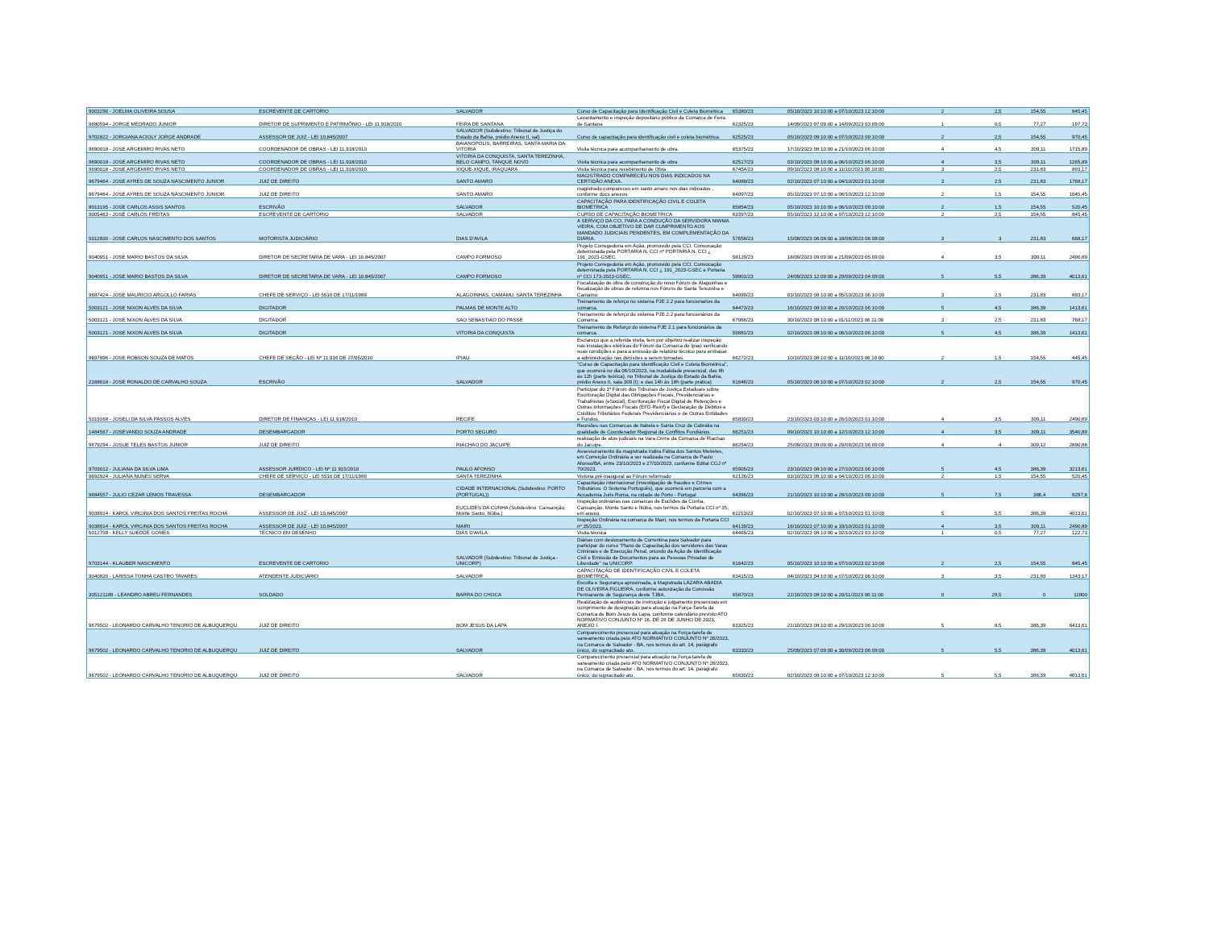| 9003290 - JOELMA OLIVEIRA SOUSA | ESCREVENTE DE CARTÓRIO | SALVADOR | Curso de Capacitação para Identificação Civil e Coleta Biométrica | 65380/23 | 05/10/2023 10:10:00 a 07/10/2023 12:10:00 | 2 | 2,5 | 154,55 | 845,45 |
| 9680594 - JORGE MEDRADO JUNIOR | DIRETOR DE SUPRIMENTO E PATRIMÔNIO - LEI 11.918/2010 | FEIRA DE SANTANA | Levantamento e inspeção depositário público da Comarca de Feira de Santana | 62325/23 | 14/09/2023 07:09:00 a 14/09/2023 03:09:00 | 1 | 0,5 | 77,27 | 197,73 |
| 9702822 - JORGIANA ACIOLY JORGE ANDRADE | ASSESSOR DE JUIZ - LEI 10.845/2007 | SALVADOR (Subdestino: Tribunal de Justiça do Estado da Bahia, prédio Anexo II, sal) | Curso de capacitação para identificação civil e coleta biométrica. | 62525/23 | 05/10/2023 09:10:00 a 07/10/2023 09:10:00 | 2 | 2,5 | 154,55 | 970,45 |
| 9690018 - JOSE ARGEMIRO RIVAS NETO | COORDENADOR DE OBRAS - LEI 11.918/2010 | BAIANOPOLIS, BARREIRAS, SANTA MARIA DA VITORIA | Visita técnica para acompanhamento de obra. | 65375/23 | 17/10/2023 08:10:00 a 21/10/2023 06:10:00 | 4 | 4,5 | 309,11 | 1715,89 |
| 9690018 - JOSE ARGEMIRO RIVAS NETO | COORDENADOR DE OBRAS - LEI 11.918/2010 | VITORIA DA CONQUISTA, SANTA TEREZINHA, BELO CAMPO, TANQUE NOVO | Visita técnica para acompanhamento de obra | 62517/23 | 03/10/2023 08:10:00 a 06/10/2023 06:10:00 | 4 | 3,5 | 309,11 | 1265,89 |
| 9690018 - JOSE ARGEMIRO RIVAS NETO | COORDENADOR DE OBRAS - LEI 11.918/2010 | XIQUE-XIQUE, IRAQUARA | Visita técnica para recebimento de Obra | 67454/23 | 09/10/2023 08:10:00 a 11/10/2023 06:10:00 | 3 | 2,5 | 231,83 | 893,17 |
| 9679464 - JOSE AYRES DE SOUZA NASCIMENTO JUNIOR | JUIZ DE DIREITO | SANTO AMARO | MAGISTRADO COMPARECEU NOS DIAS INDICADOS NA CERTIDÃO ANEXA. | 64089/23 | 02/10/2023 07:10:00 a 04/10/2023 01:10:00 | 3 | 2,5 | 231,83 | 1768,17 |
| 9679464 - JOSE AYRES DE SOUZA NASCIMENTO JUNIOR | JUIZ DE DIREITO | SANTO AMARO | magistrado compareceu em santo amaro nos dias indicados , conforme docs anexos. | 64097/23 | 05/10/2023 07:10:00 a 06/10/2023 12:10:00 | 2 | 1,5 | 154,55 | 1045,45 |
| 8013195 - JOSE CARLOS ASSIS SANTOS | ESCRIVÃO | SALVADOR | CAPACITAÇÃO PARA IDENTIFICAÇÃO CIVIL E COLETA BIOMÉTRICA | 65854/23 | 05/10/2023 10:10:00 a 06/10/2023 09:10:00 | 2 | 1,5 | 154,55 | 520,45 |
| 9005463 - JOSE CARLOS FREITAS | ESCREVENTE DE CARTÓRIO | SALVADOR | CURSO DE CAPACITAÇÃO BIOMETRICA | 63397/23 | 05/10/2023 12:10:00 a 07/10/2023 12:10:00 | 2 | 2,5 | 154,55 | 845,45 |
| 5012830 - JOSE CARLOS NASCIMENTO DOS SANTOS | MOTORISTA JUDICIÁRIO | DIAS D'AVILA | A SERVIÇO DA CCI, PARA A CONDUÇÃO DA SERVIDORA NIWMA VIEIRA, COM OBJETIVO DE DAR CUMPRIMENTO AOS MANDADO JUDICIAIS PENDENTES, EM COMPLEMENTAÇÃO DA DIÁRIA. | 57658/23 | 15/08/2023 06:08:00 a 18/08/2023 06:08:00 | 3 | 3 | 231,83 | 668,17 |
| 9040951 - JOSE MARIO BASTOS DA SILVA | DIRETOR DE SECRETARIA DE VARA - LEI 10.845/2007 | CAMPO FORMOSO | Projeto Corregedoria em Ação, promovido pela CCI. Convocação determinada pela PORTARIA N. CCI nº PORTARIA N. CCI ¿ 191_2023-GSEC. | 58129/23 | 18/09/2023 09:09:00 a 21/09/2023 05:09:00 | 4 | 3,5 | 309,11 | 2490,89 |
| 9040951 - JOSE MARIO BASTOS DA SILVA | DIRETOR DE SECRETARIA DE VARA - LEI 10.845/2007 | CAMPO FORMOSO | Projeto Corregedoria em Ação, promovido pela CCI. Convocação determinada pela PORTARIA N. CCI ¿ 191_2023-GSEC e Portaria nº CCI 173-2023-GSEC. | 58901/23 | 24/09/2023 12:09:00 a 29/09/2023 04:09:00 | 5 | 5,5 | 386,39 | 4013,61 |
| 9687424 - JOSE MAURICIO ARGOLLO FARIAS | CHEFE DE SERVIÇO - LEI 5516 DE 17/11/1989 | ALAGOINHAS, CAMAMU, SANTA TEREZINHA | Fiscalização de obra de construção do novo Fórum de Alagoinhas e fiscalização de obras de reforma nos Fóruns de Santa Terezinha e Camamu | 64099/23 | 03/10/2023 08:10:00 a 05/10/2023 06:10:00 | 3 | 2,5 | 231,83 | 893,17 |
| 5003121 - JOSE NIXON ALVES DA SILVA | DIGITADOR | PALMAS DE MONTE ALTO | Treinamento de reforço no sistema PJE 2.2 para funcionarios da comarca. | 64473/23 | 16/10/2023 08:10:00 a 20/10/2023 06:10:00 | 5 | 4,5 | 386,39 | 1413,61 |
| 5003121 - JOSE NIXON ALVES DA SILVA | DIGITADOR | SAO SEBASTIAO DO PASSE | Treinamento de reforço do sistema PJE 2.2 para funcionários da Comarca. | 67066/23 | 30/10/2023 08:10:00 a 01/11/2023 06:11:00 | 3 | 2,5 | 231,83 | 768,17 |
| 5003121 - JOSE NIXON ALVES DA SILVA | DIGITADOR | VITORIA DA CONQUISTA | Treinamento de Reforço do sistema PJE 2.1 para funcionários da comarca. | 59881/23 | 02/10/2023 08:10:00 a 06/10/2023 06:10:00 | 5 | 4,5 | 386,39 | 1413,61 |
| 9697896 - JOSE ROBSON SOUZA DE MATOS | CHEFE DE SEÇÃO - LEI Nº 11.916 DE 27/05/2010 | IPIAU | Esclareço que a referida visita, tem por objetivo realizar inspeção nas instalações elétricas do Fórum da Comarca de Ipiaú verificando suas condições e para a emissão de relatório técnico para embasar a administração nas decisões a serem tomadas. | 66272/23 | 10/10/2023 08:10:00 a 11/10/2023 06:10:00 | 2 | 1,5 | 154,55 | 445,45 |
| 2168618 - JOSE RONALDO DE CARVALHO SOUZA | ESCRIVÃO | SALVADOR | "Curso de Capacitação para Identificação Civil e Coleta Biométrica", que ocorrerá no dia 06/10/2023, na modalidade presencial, das 8h às 12h (parte teórica), no Tribunal de Justiça do Estado da Bahia, prédio Anexo II, sala 309 (I); e das 14h às 18h (parte prática) | 61646/23 | 05/10/2023 06:10:00 a 07/10/2023 02:10:00 | 2 | 2,5 | 154,55 | 970,45 |
| 5019168 - JOSELI DA SILVA PASSOS ALVES | DIRETOR DE FINANÇAS - LEI 11.918/2010 | RECIFE | Participar do 1º Fórum dos Tribunais de Justiça Estaduais sobre Escrituração Digital das Obrigações Fiscais, Previdenciárias e Trabalhistas (eSocial); Escrituração Fiscal Digital de Retenções e Outras Informações Fiscais (EFD-Reinf) e Declaração de Débitos e Créditos Tributários Federais Previdenciários e de Outras Entidades e Fundos. | 65830/23 | 23/10/2023 03:10:00 a 26/10/2023 01:10:00 | 4 | 3,5 | 309,11 | 2490,89 |
| 1484567 - JOSEVANDO SOUZA ANDRADE | DESEMBARGADOR | PORTO SEGURO | Reuniões nas Comarcas de Itabela e Santa Cruz de Cabrália na qualidade de Coordenador Regional de Conflitos Fundiários. | 66251/23 | 09/10/2023 10:10:00 a 12/10/2023 12:10:00 | 4 | 3,5 | 309,11 | 3540,89 |
| 9679294 - JOSUE TELES BASTOS JUNIOR | JUIZ DE DIREITO | RIACHAO DO JACUIPE | realização de atos judiciais na Vara Crime da Comarca de Riachao do Jacuipe. | 66254/23 | 25/09/2023 08:09:00 a 29/09/2023 06:09:00 | 4 | 4 | 309,12 | 2890,88 |
| 9703012 - JULIANA DA SILVA LIMA | ASSESSOR JURÍDICO - LEI Nº 11 915/2010 | PAULO AFONSO | Assessoramento da magistrada Indira Fábia dos Santos Meireles, em Correição Ordinária a ser realizada na Comarca de Paulo Afonso/BA, entre 23/10/2023 e 27/10/2023, conforme Edital CGJ nº 70/2023. | 65905/23 | 23/10/2023 08:10:00 a 27/10/2023 06:10:00 | 5 | 4,5 | 386,39 | 3213,61 |
| 9692924 - JULIANA NUNES SERVA | CHEFE DE SERVIÇO - LEI 5516 DE 17/11/1989 | SANTA TEREZINHA | Vistoria pré-inaugural ao Fórum reformado | 62126/23 | 03/10/2023 08:10:00 a 04/10/2023 06:10:00 | 2 | 1,5 | 154,55 | 520,45 |
| 9684557 - JULIO CEZAR LEMOS TRAVESSA | DESEMBARGADOR | CIDADE INTERNACIONAL (Subdestino: PORTO (PORTUGAL)) | Capacitação internacional (Investigação de fraudes e Crimes Tributários: O Sistema Português), que ocorrerá em parceria com a Accademia Juris Roma, na cidade do Porto - Portugal | 64396/23 | 21/10/2023 10:10:00 a 28/10/2023 09:10:00 | 5 | 7,5 | 386,4 | 9297,6 |
| 9038914 - KAROL VIRGINIA DOS SANTOS FREITAS ROCHA | ASSESSOR DE JUIZ - LEI 10.845/2007 | EUCLIDES DA CUNHA (Subdestino: Cansanção, Monte Santo, Itiúba.) | Inspeção ordinárias nas comarcas de Euclides da Cunha, Cansanção, Monte Santo e Itiúba, nos termos da Portaria CCI nº 35, em anexo. | 61153/23 | 02/10/2023 07:10:00 a 07/10/2023 01:10:00 | 5 | 5,5 | 386,39 | 4013,61 |
| 9038914 - KAROL VIRGINIA DOS SANTOS FREITAS ROCHA | ASSESSOR DE JUIZ - LEI 10.845/2007 | MAIRI | Inspeção Ordinária na comarca de Mairi, nos termos da Portaria CCI nº 35/2023. | 64139/23 | 16/10/2023 07:10:00 a 19/10/2023 01:10:00 | 4 | 3,5 | 309,11 | 2490,89 |
| 5012759 - KELLY SUEDDE GOMES | TÉCNICO EM DESENHO | DIAS D'AVILA | Visita técnica | 64465/23 | 02/10/2023 08:10:00 a 02/10/2023 03:10:00 | 1 | 0,5 | 77,27 | 122,73 |
| 9703144 - KLAUBER NASCIMENTO | ESCREVENTE DE CARTÓRIO | SALVADOR (Subdestino: Tribunal de Justiça - UNICORP) | Diárias com deslocamento de Correntina para Salvador para participar do curso "Plano de Capacitação dos servidores das Varas Criminais e de Execução Penal, oriundo da Ação de Identificação Civil e Emissão de Documentos para as Pessoas Privadas de Liberdade" na UNICORP. | 61642/23 | 05/10/2023 10:10:00 a 07/10/2023 02:10:00 | 2 | 2,5 | 154,55 | 845,45 |
| 9040820 - LARISSA TONHA CASTRO TAVARES | ATENDENTE JUDICIÁRIO | SALVADOR | CAPACITAÇÃO DE IDENTIFICAÇÃO CIVIL E COLETA BIOMÉTRICA. | 63415/23 | 04/10/2023 04:10:00 a 07/10/2023 06:10:00 | 3 | 3,5 | 231,83 | 1343,17 |
| 305121189 - LEANDRO ABREU FERNANDES | SOLDADO | BARRA DO CHOCA | Escolta e Segurança aproximada, à Magistrada LÁZARA ABADIA DE OLIVEIRA FIGUEIRA, conforme autorização da Comissão Permanente de Segurança deste TJBA. | 65870/23 | 22/10/2023 08:10:00 a 20/11/2023 06:11:00 | 0 | 29,5 | 0 | 11800 |
| 9679502 - LEONARDO CARVALHO TENORIO DE ALBUQUERQU | JUIZ DE DIREITO | BOM JESUS DA LAPA | Realização de audiências de instrução e julgamento presenciais em cumprimento de designação para atuação na Força-Tarefa da Comarca de Bom Jesus da Lapa, conforme calendário previsto ATO NORMATIVO CONJUNTO Nº 16, DE 26 DE JUNHO DE 2023, ANEXO I. | 63325/23 | 21/10/2023 08:10:00 a 29/10/2023 06:10:00 | 5 | 8,5 | 386,39 | 6413,61 |
| 9679502 - LEONARDO CARVALHO TENORIO DE ALBUQUERQU | JUIZ DE DIREITO | SALVADOR | Comparecimento presencial para atuação na Força-tarefa de saneamento criada pelo ATO NORMATIVO CONJUNTO Nº 26/2023, na Comarca de Salvador - BA, nos termos do art. 14, parágrafo único, do supracitado ato. | 63333/23 | 25/09/2023 07:09:00 a 30/09/2023 06:09:00 | 5 | 5,5 | 386,39 | 4013,61 |
| 9679502 - LEONARDO CARVALHO TENORIO DE ALBUQUERQU | JUIZ DE DIREITO | SALVADOR | Comparecimento presencial para atuação na Força-tarefa de saneamento criada pelo ATO NORMATIVO CONJUNTO Nº 26/2023, na Comarca de Salvador - BA, nos termos do art. 14, parágrafo único, do supracitado ato. | 65630/23 | 02/10/2023 08:10:00 a 07/10/2023 12:10:00 | 5 | 5,5 | 386,39 | 4013,61 |